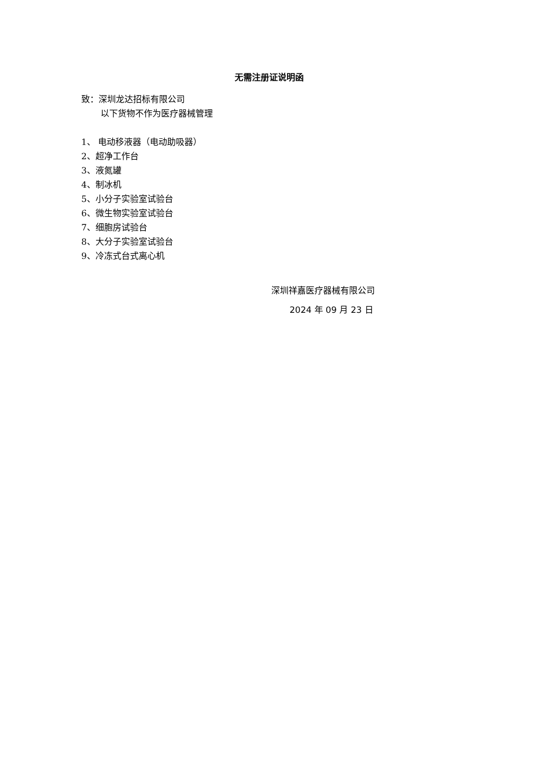无需注册证说明函
致：深圳龙达招标有限公司
以下货物不作为医疗器械管理
1、 电动移液器（电动助吸器）
2、超净工作台
3、液氮罐
4、制冰机
5、小分子实验室试验台
6、微生物实验室试验台
7、细胞房试验台
8、大分子实验室试验台
9、冷冻式台式离心机
深圳祥嘉医疗器械有限公司
2024 年 09 月 23 日